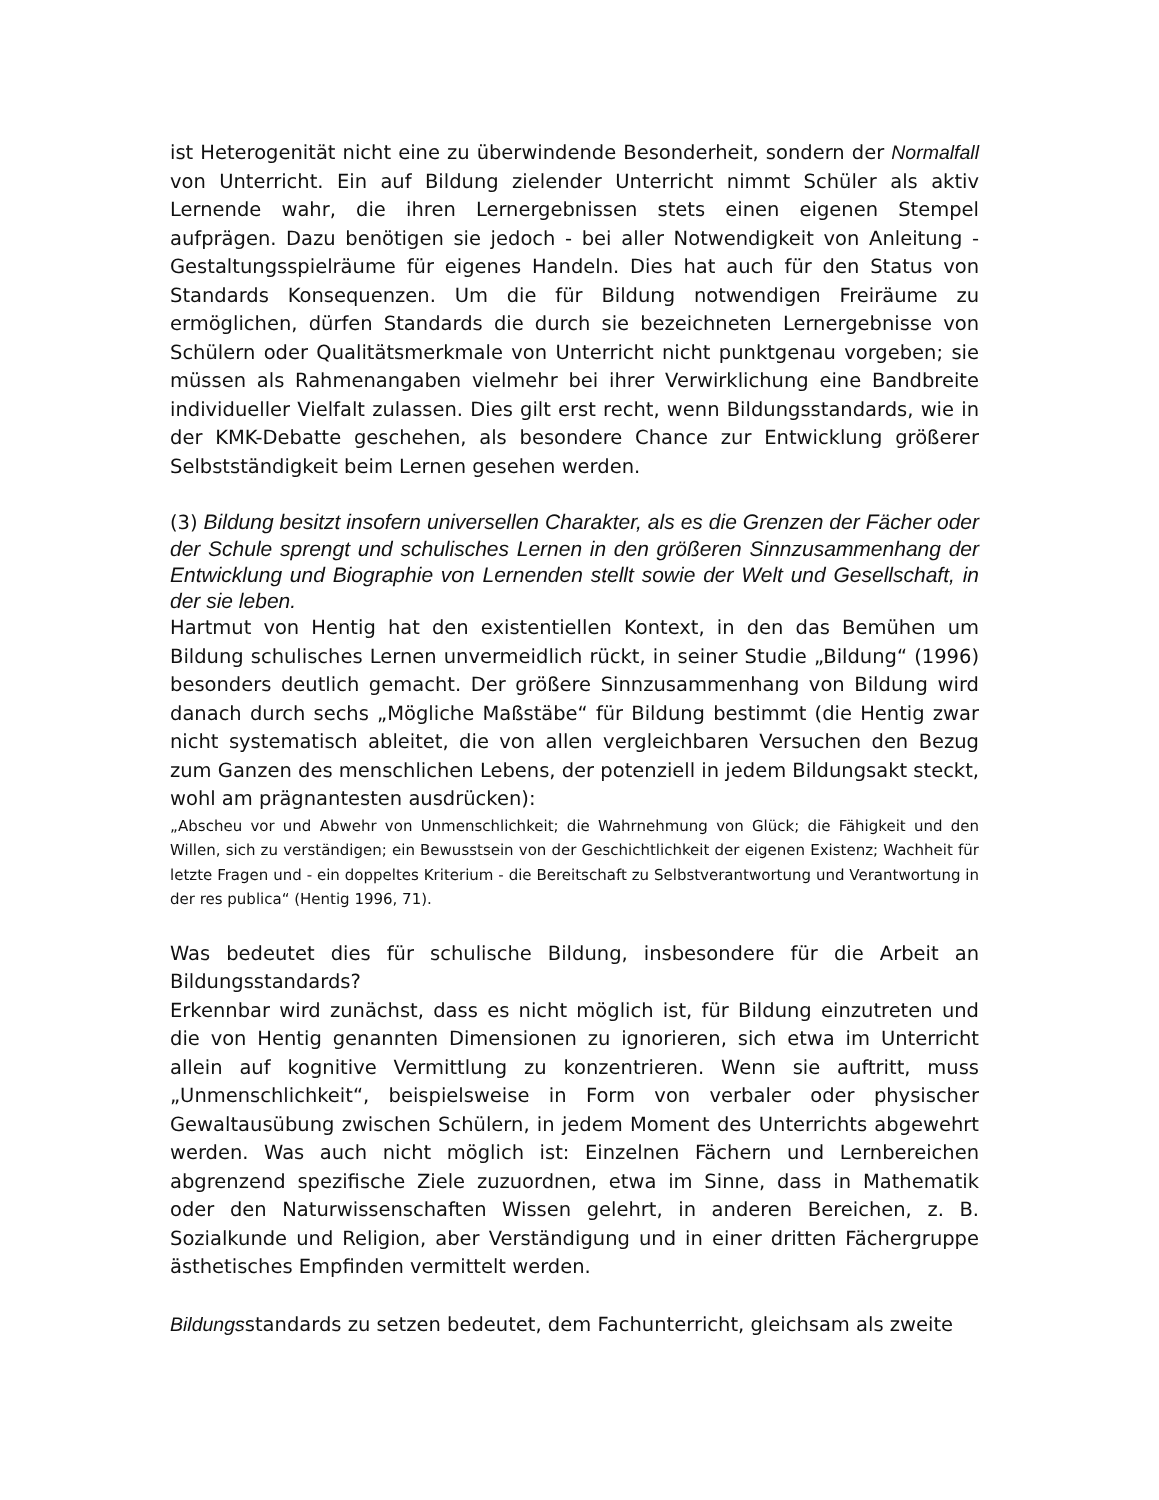ist Heterogenität nicht eine zu überwindende Besonderheit, sondern der Normalfall von Unterricht. Ein auf Bildung zielender Unterricht nimmt Schüler als aktiv Lernende wahr, die ihren Lernergebnissen stets einen eigenen Stempel aufprägen. Dazu benötigen sie jedoch - bei aller Notwendigkeit von Anleitung - Gestaltungsspielräume für eigenes Handeln. Dies hat auch für den Status von Standards Konsequenzen. Um die für Bildung notwendigen Freiräume zu ermöglichen, dürfen Standards die durch sie bezeichneten Lernergebnisse von Schülern oder Qualitätsmerkmale von Unterricht nicht punktgenau vorgeben; sie müssen als Rahmenangaben vielmehr bei ihrer Verwirklichung eine Bandbreite individueller Vielfalt zulassen. Dies gilt erst recht, wenn Bildungsstandards, wie in der KMK-Debatte geschehen, als besondere Chance zur Entwicklung größerer Selbstständigkeit beim Lernen gesehen werden.
(3) Bildung besitzt insofern universellen Charakter, als es die Grenzen der Fächer oder der Schule sprengt und schulisches Lernen in den größeren Sinnzusammenhang der Entwicklung und Biographie von Lernenden stellt sowie der Welt und Gesellschaft, in der sie leben.
Hartmut von Hentig hat den existentiellen Kontext, in den das Bemühen um Bildung schulisches Lernen unvermeidlich rückt, in seiner Studie „Bildung“ (1996) besonders deutlich gemacht. Der größere Sinnzusammenhang von Bildung wird danach durch sechs „Mögliche Maßstäbe“ für Bildung bestimmt (die Hentig zwar nicht systematisch ableitet, die von allen vergleichbaren Versuchen den Bezug zum Ganzen des menschlichen Lebens, der potenziell in jedem Bildungsakt steckt, wohl am prägnantesten ausdrücken):
„Abscheu vor und Abwehr von Unmenschlichkeit; die Wahrnehmung von Glück; die Fähigkeit und den Willen, sich zu verständigen; ein Bewusstsein von der Geschichtlichkeit der eigenen Existenz; Wachheit für letzte Fragen und - ein doppeltes Kriterium - die Bereitschaft zu Selbstverantwortung und Verantwortung in der res publica“ (Hentig 1996, 71).
Was bedeutet dies für schulische Bildung, insbesondere für die Arbeit an Bildungsstandards?
Erkennbar wird zunächst, dass es nicht möglich ist, für Bildung einzutreten und die von Hentig genannten Dimensionen zu ignorieren, sich etwa im Unterricht allein auf kognitive Vermittlung zu konzentrieren. Wenn sie auftritt, muss „Unmenschlichkeit“, beispielsweise in Form von verbaler oder physischer Gewaltausübung zwischen Schülern, in jedem Moment des Unterrichts abgewehrt werden. Was auch nicht möglich ist: Einzelnen Fächern und Lernbereichen abgrenzend spezifische Ziele zuzuordnen, etwa im Sinne, dass in Mathematik oder den Naturwissenschaften Wissen gelehrt, in anderen Bereichen, z. B. Sozialkunde und Religion, aber Verständigung und in einer dritten Fächergruppe ästhetisches Empfinden vermittelt werden.
Bildungsstandards zu setzen bedeutet, dem Fachunterricht, gleichsam als zweite